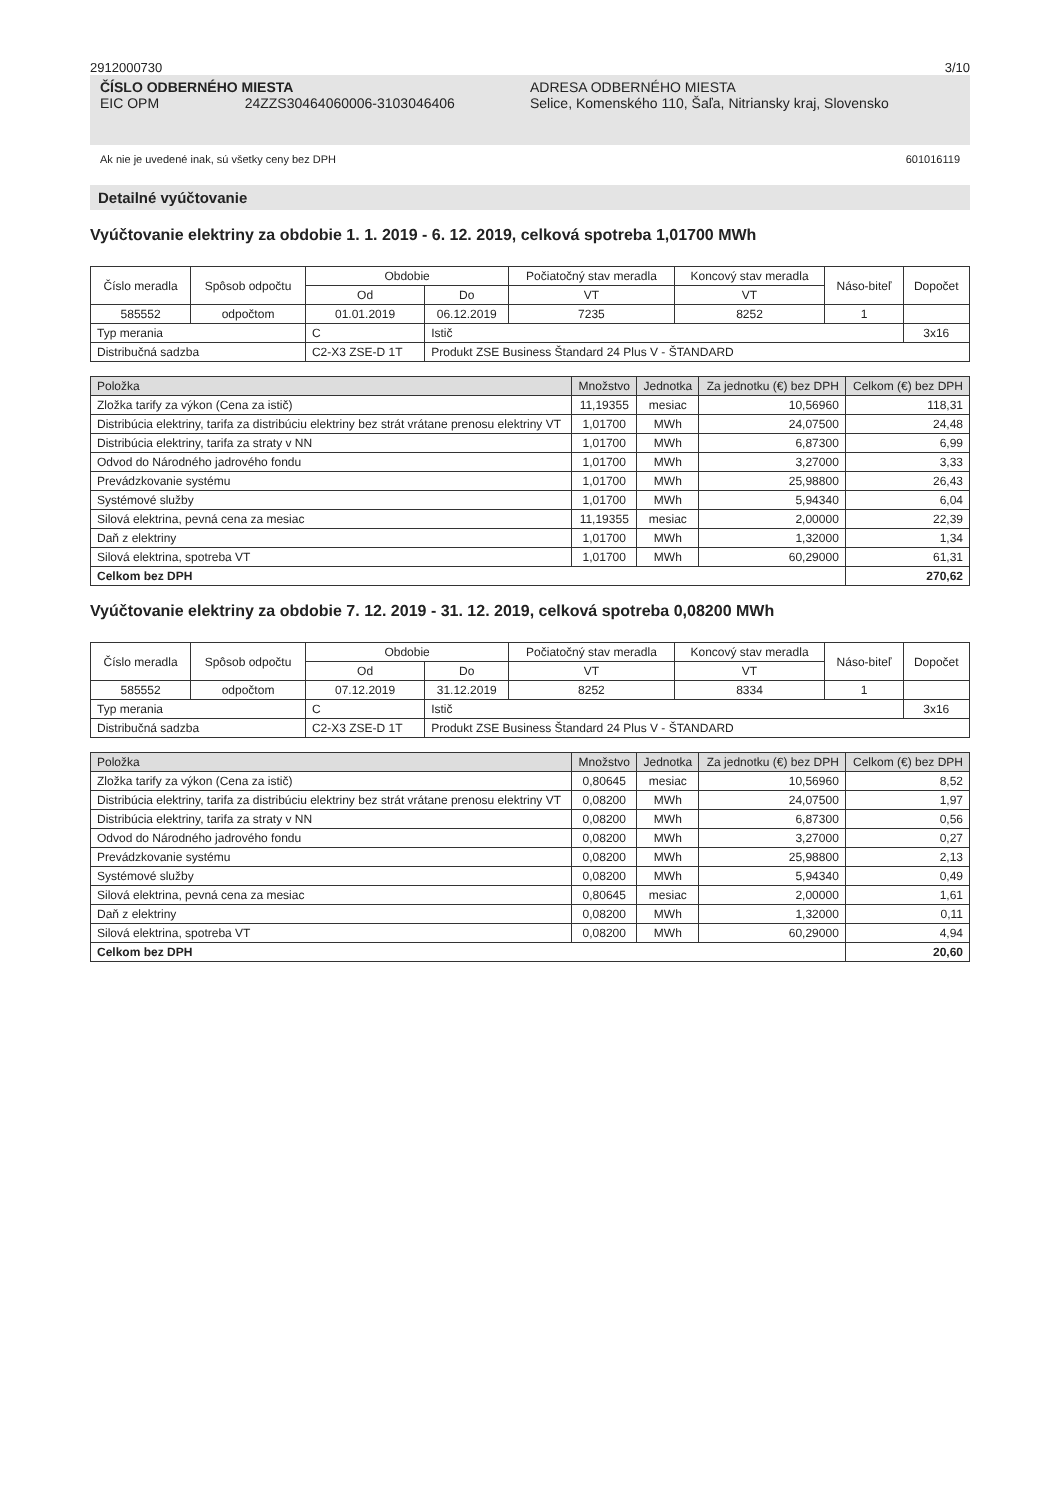2912000730 3/10
ČÍSLO ODBERNÉHO MIESTA
EIC OPM 24ZZS30464060006-3103046406
ADRESA ODBERNÉHO MIESTA
Selice, Komenského 110, Šaľa, Nitriansky kraj, Slovensko
Ak nie je uvedené inak, sú všetky ceny bez DPH 601016119
Detailné vyúčtovanie
Vyúčtovanie elektriny za obdobie 1. 1. 2019 - 6. 12. 2019, celková spotreba 1,01700 MWh
| Číslo meradla | Spôsob odpočtu | Obdobie | | Počiatočný stav meradla | Koncový stav meradla | Náso-biteľ | Dopočet |
| --- | --- | --- | --- | --- | --- | --- | --- |
| | | Od | Do | VT | VT | | |
| 585552 | odpočtom | 01.01.2019 | 06.12.2019 | 7235 | 8252 | 1 | |
| Typ merania | | C | Istič | | | | 3x16 |
| Distribučná sadzba | | C2-X3 ZSE-D 1T | Produkt ZSE Business Štandard 24 Plus V - ŠTANDARD | | | | |
| Položka | Množstvo | Jednotka | Za jednotku (€) bez DPH | Celkom (€) bez DPH |
| --- | --- | --- | --- | --- |
| Zložka tarify za výkon (Cena za istič) | 11,19355 | mesiac | 10,56960 | 118,31 |
| Distribúcia elektriny, tarifa za distribúciu elektriny bez strát vrátane prenosu elektriny VT | 1,01700 | MWh | 24,07500 | 24,48 |
| Distribúcia elektriny, tarifa za straty v NN | 1,01700 | MWh | 6,87300 | 6,99 |
| Odvod do Národného jadrového fondu | 1,01700 | MWh | 3,27000 | 3,33 |
| Prevádzkovanie systému | 1,01700 | MWh | 25,98800 | 26,43 |
| Systémové služby | 1,01700 | MWh | 5,94340 | 6,04 |
| Silová elektrina, pevná cena za mesiac | 11,19355 | mesiac | 2,00000 | 22,39 |
| Daň z elektriny | 1,01700 | MWh | 1,32000 | 1,34 |
| Silová elektrina, spotreba VT | 1,01700 | MWh | 60,29000 | 61,31 |
| Celkom bez DPH | | | | 270,62 |
Vyúčtovanie elektriny za obdobie 7. 12. 2019 - 31. 12. 2019, celková spotreba 0,08200 MWh
| Číslo meradla | Spôsob odpočtu | Obdobie | | Počiatočný stav meradla | Koncový stav meradla | Náso-biteľ | Dopočet |
| --- | --- | --- | --- | --- | --- | --- | --- |
| | | Od | Do | VT | VT | | |
| 585552 | odpočtom | 07.12.2019 | 31.12.2019 | 8252 | 8334 | 1 | |
| Typ merania | | C | Istič | | | | 3x16 |
| Distribučná sadzba | | C2-X3 ZSE-D 1T | Produkt ZSE Business Štandard 24 Plus V - ŠTANDARD | | | | |
| Položka | Množstvo | Jednotka | Za jednotku (€) bez DPH | Celkom (€) bez DPH |
| --- | --- | --- | --- | --- |
| Zložka tarify za výkon (Cena za istič) | 0,80645 | mesiac | 10,56960 | 8,52 |
| Distribúcia elektriny, tarifa za distribúciu elektriny bez strát vrátane prenosu elektriny VT | 0,08200 | MWh | 24,07500 | 1,97 |
| Distribúcia elektriny, tarifa za straty v NN | 0,08200 | MWh | 6,87300 | 0,56 |
| Odvod do Národného jadrového fondu | 0,08200 | MWh | 3,27000 | 0,27 |
| Prevádzkovanie systému | 0,08200 | MWh | 25,98800 | 2,13 |
| Systémové služby | 0,08200 | MWh | 5,94340 | 0,49 |
| Silová elektrina, pevná cena za mesiac | 0,80645 | mesiac | 2,00000 | 1,61 |
| Daň z elektriny | 0,08200 | MWh | 1,32000 | 0,11 |
| Silová elektrina, spotreba VT | 0,08200 | MWh | 60,29000 | 4,94 |
| Celkom bez DPH | | | | 20,60 |